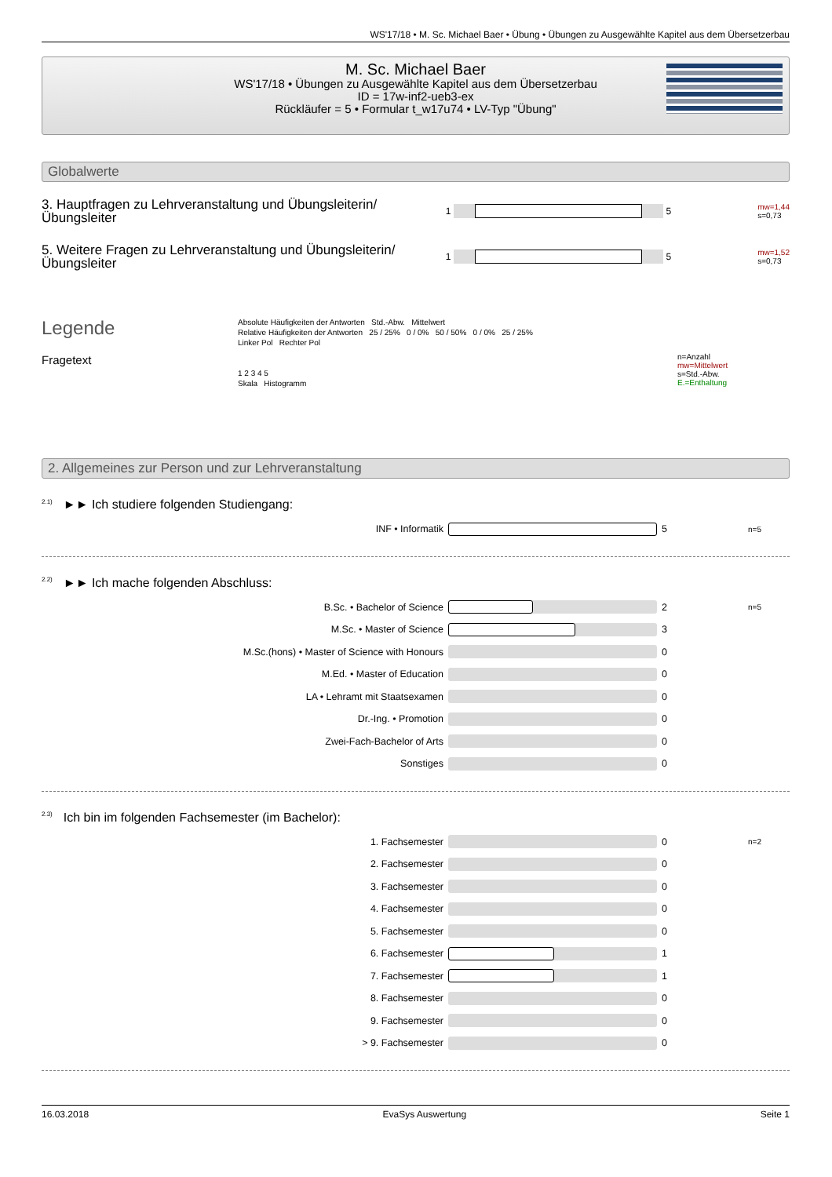WS'17/18 • M. Sc. Michael Baer • Übung • Übungen zu Ausgewählte Kapitel aus dem Übersetzerbau
M. Sc. Michael Baer
WS'17/18 • Übungen zu Ausgewählte Kapitel aus dem Übersetzerbau
ID = 17w-inf2-ueb3-ex
Rückläufer = 5 • Formular t_w17u74 • LV-Typ "Übung"
Globalwerte
3. Hauptfragen zu Lehrveranstaltung und Übungsleiterin/Übungsleiter
1 5
mw=1,44
s=0,73
5. Weitere Fragen zu Lehrveranstaltung und Übungsleiterin/Übungsleiter
1 5
mw=1,52
s=0,73
Legende
Fragetext
Absolute Häufigkeiten der Antworten Std.-Abw. Mittelwert
Relative Häufigkeiten der Antworten 25 / 25% 0 / 0% 50 / 50% 0 / 0% 25 / 25%
Linker Pol Rechter Pol
1 2 3 4 5
Skala Histogramm
n=Anzahl
mw=Mittelwert
s=Std.-Abw.
E.=Enthaltung
2. Allgemeines zur Person und zur Lehrveranstaltung
<sup>2.1)</sup>►► Ich studiere folgenden Studiengang:
INF • Informatik 5
n=5
<sup>2.2)</sup>►► Ich mache folgenden Abschluss:
B.Sc. • Bachelor of Science 2
n=5
M.Sc. • Master of Science 3
M.Sc.(hons) • Master of Science with Honours 0
M.Ed. • Master of Education 0
LA • Lehramt mit Staatsexamen 0
Dr.-Ing. • Promotion 0
Zwei-Fach-Bachelor of Arts 0
Sonstiges 0
<sup>2.3)</sup>Ich bin im folgenden Fachsemester (im Bachelor):
1. Fachsemester 0
n=2
2. Fachsemester 0
3. Fachsemester 0
4. Fachsemester 0
5. Fachsemester 0
6. Fachsemester 1
7. Fachsemester 1
8. Fachsemester 0
9. Fachsemester 0
> 9. Fachsemester 0
16.03.2018 EvaSys Auswertung Seite 1